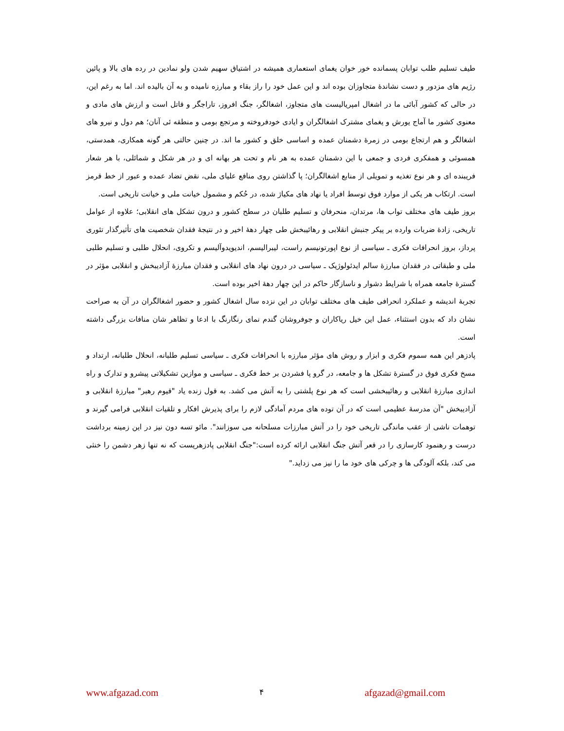طیف تسلیم طلب توابان پسمانده خور خوان یغمای استعماری همیشه در اشتیاق سهیم شدن ولو نمادین در رده های بالا و پائین رژیم های مزدور و دست نشاندۀ متجاوزان بوده اند و این عمل خود را راز بقاء و مبارزه نامیده و به آن بالیده اند. اما به رغم این، در حالی که کشور آبائی ما در اشغال امپریالیست های متجاوز، اشغالگر، جنگ افروز، تاراجگر و قاتل است و ارزش های مادی و معنوی کشور ما آماج یورش و یغمای مشترک اشغالگران و ایادی خودفروخته و مرتجع بومی و منطقه ئی آنان؛ هم دول و نیرو های اشغالگر و هم ارتجاع بومی در زمرۀ دشمنان عمده و اساسی خلق و کشور ما اند. در چنین حالتی هر گونه همکاری، همدستی، همسوئی و همفکری فردی و جمعی با این دشمنان عمده به هر نام و تحت هر بهانه ای و در هر شکل و شمائلی، با هر شعار فریبنده ای و هر نوع تغذیه و تمویلی از منابع اشغالگران؛ پا گذاشتن روی منافع علیای ملی، نقض تضاد عمده و عبور از خط قرمز است. ارتکاب هر یکی از موارد فوق توسط افراد یا نهاد های مکیاژ شده، در حُکم و مشمول خیانت ملی و خیانت تاریخی است.
بروز طیف های مختلف تواب ها، مرتدان، منحرفان و تسلیم طلبان در سطح کشور و درون تشکل های انقلابی؛ علاوه از عوامل تاریخی، زادۀ ضربات وارده بر پیکر جنبش انقلابی و رهائیبخش طی چهار دهۀ اخیر و در نتیجۀ فقدان شخصیت های تأثیرگذار تئوری پرداز، بروز انحرافات فکری ـ سیاسی از نوع اپورتونیسم راست، لیبرالیسم، اندیویدوآلیسم و تکروی، انحلال طلبی و تسلیم طلبی ملی و طبقاتی در فقدان مبارزۀ سالم ایدئولوژیک ـ سیاسی در درون نهاد های انقلابی و فقدان مبارزۀ آزادیبخش و انقلابی مؤثر در گسترۀ جامعه همراه با شرایط دشوار و ناسازگار حاکم در این چهار دهۀ اخیر بوده است.
تجربۀ اندیشه و عملکرد انحرافی طیف های مختلف توابان در این نزده سال اشغال کشور و حضور اشغالگران در آن به صراحت نشان داد که بدون استثناء، عمل این خیل ریاکاران و جوفروشان گندم نمای رنگارنگ با ادعا و تظاهر شان منافات بزرگی داشته است.
پادزهر این همه سموم فکری و ابزار و روش های مؤثر مبارزه با انحرافات فکری ـ سیاسی تسلیم طلبانه، انحلال طلبانه، ارتداد و مسخ فکری فوق در گسترۀ تشکل ها و جامعه، در گرو پا فشردن بر خط فکری ـ سیاسی و موازین تشکیلاتی پیشرو و تدارک و راه اندازی مبارزۀ انقلابی و رهائیبخشی است که هر نوع پلشتی را به آتش می کشد. به قول زنده یاد "قیوم رهبر" مبارزۀ انقلابی و آزادیبخش "آن مدرسۀ عظیمی است که در آن توده های مردم آمادگی لازم را برای پذیرش افکار و تلقیات انقلابی فرامی گیرند و توهمات ناشی از عقب ماندگی تاریخی خود را در آتش مبارزات مسلحانه می سوزانند". مائو تسه دون نیز در این زمینه برداشت درست و رهنمود کارسازی را در قعر آتش جنگ انقلابی ارائه کرده است:"جنگ انقلابی پادزهریست که نه تنها زهر دشمن را خنثی می کند، بلکه آلودگی ها و چرکی های خود ما را نیز می زداید."
www.afgazad.com ۴ afgazad@gmail.com